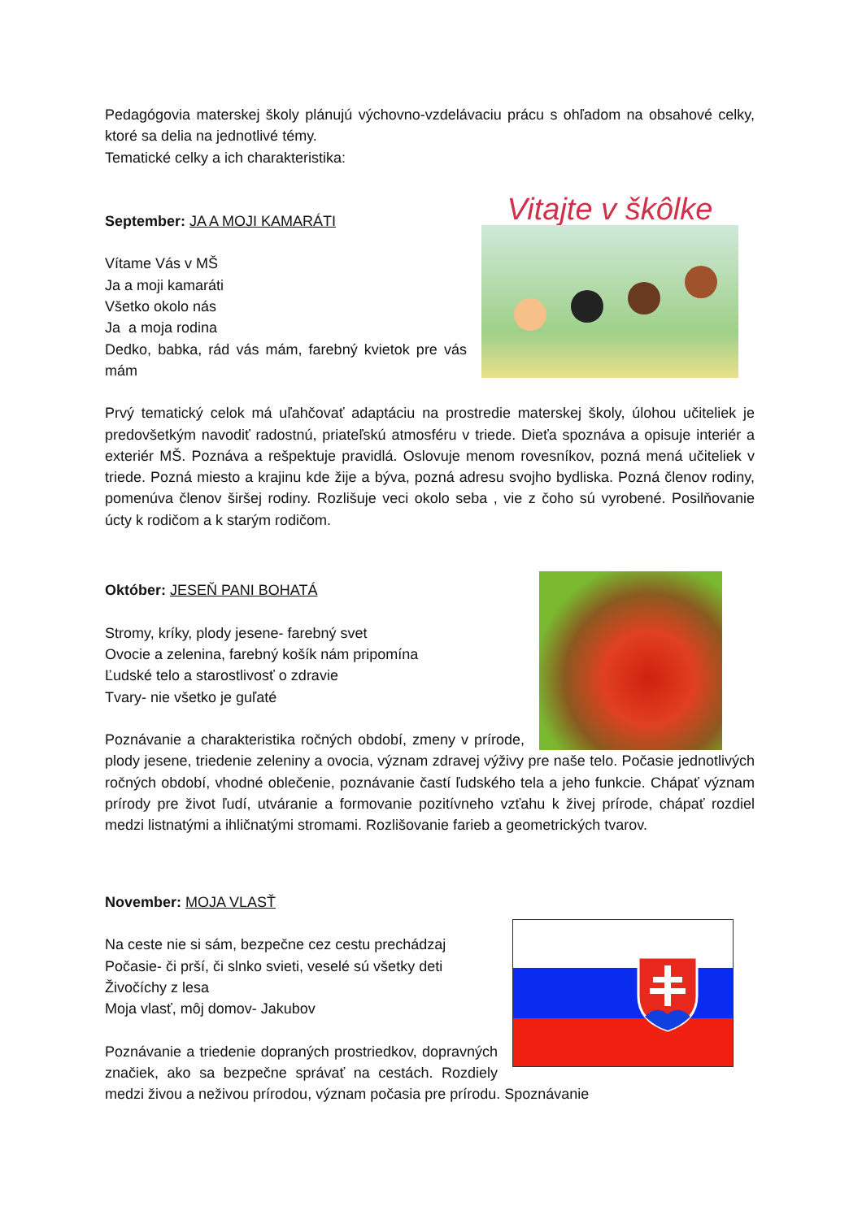Pedagógovia materskej školy plánujú výchovno-vzdelávaciu prácu s ohľadom na obsahové celky, ktoré sa delia na jednotlivé témy.
Tematické celky a ich charakteristika:
Vitajte v škôlke
September: JA A MOJI KAMARÁTI
Vítame Vás v MŠ
Ja a moji kamaráti
Všetko okolo nás
Ja a moja rodina
Dedko, babka, rád vás mám, farebný kvietok pre vás mám
Prvý tematický celok má uľahčovať adaptáciu na prostredie materskej školy, úlohou učiteliek je predovšetkým navodiť radostnú, priateľskú atmosféru v triede. Dieťa spoznáva a opisuje interiér a exteriér MŠ. Poznáva a rešpektuje pravidlá. Oslovuje menom rovesníkov, pozná mená učiteliek v triede. Pozná miesto a krajinu kde žije a býva, pozná adresu svojho bydliska. Pozná členov rodiny, pomenúva členov širšej rodiny. Rozlišuje veci okolo seba , vie z čoho sú vyrobené. Posilňovanie úcty k rodičom a k starým rodičom.
Október: JESEŇ PANI BOHATÁ
Stromy, kríky, plody jesene- farebný svet
Ovocie a zelenina, farebný košík nám pripomína
Ľudské telo a starostlivosť o zdravie
Tvary- nie všetko je guľaté
Poznávanie a charakteristika ročných období, zmeny v prírode, plody jesene, triedenie zeleniny a ovocia, význam zdravej výživy pre naše telo. Počasie jednotlivých ročných období, vhodné oblečenie, poznávanie častí ľudského tela a jeho funkcie. Chápať význam prírody pre život ľudí, utváranie a formovanie pozitívneho vzťahu k živej prírode, chápať rozdiel medzi listnatými a ihličnatými stromami. Rozlišovanie farieb a geometrických tvarov.
November: MOJA VLASŤ
Na ceste nie si sám, bezpečne cez cestu prechádzaj
Počasie- či prší, či slnko svieti, veselé sú všetky deti
Živočíchy z lesa
Moja vlasť, môj domov- Jakubov
Poznávanie a triedenie dopraných prostriedkov, dopravných značiek, ako sa bezpečne správať na cestách. Rozdiely medzi živou a neživou prírodou, význam počasia pre prírodu. Spoznávanie